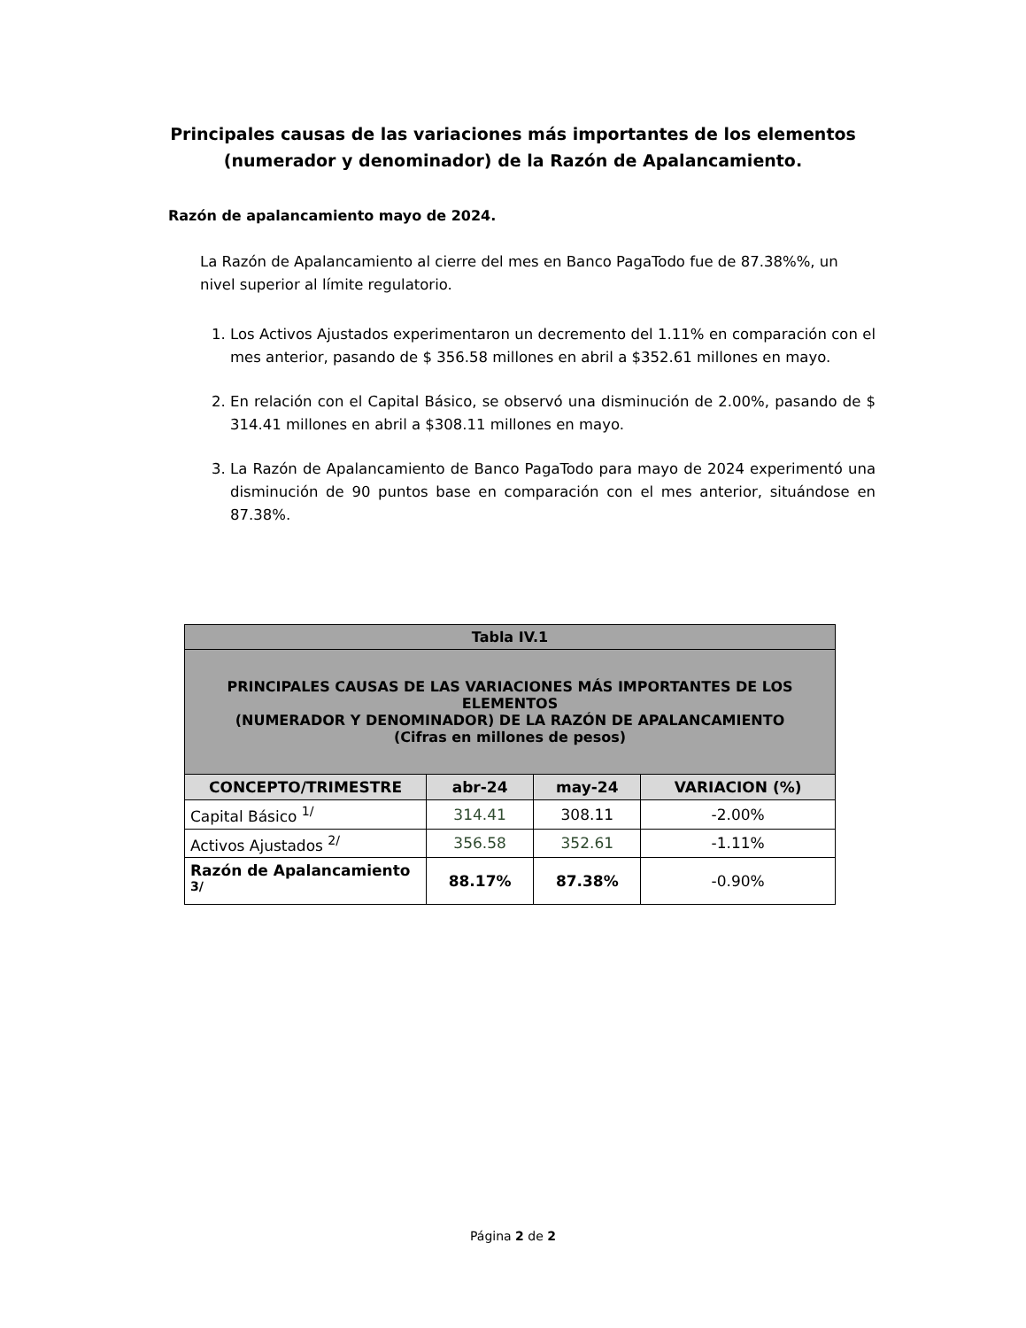Principales causas de las variaciones más importantes de los elementos
(numerador y denominador) de la Razón de Apalancamiento.
Razón de apalancamiento mayo de 2024.
La Razón de Apalancamiento al cierre del mes en Banco PagaTodo fue de 87.38%%, un nivel superior al límite regulatorio.
1. Los Activos Ajustados experimentaron un decremento del 1.11% en comparación con el mes anterior, pasando de $ 356.58 millones en abril a $352.61 millones en mayo.
2. En relación con el Capital Básico, se observó una disminución de 2.00%, pasando de $ 314.41 millones en abril a $308.11 millones en mayo.
3. La Razón de Apalancamiento de Banco PagaTodo para mayo de 2024 experimentó una disminución de 90 puntos base en comparación con el mes anterior, situándose en 87.38%.
| Tabla IV.1 | | | |
| --- | --- | --- | --- |
| PRINCIPALES CAUSAS DE LAS VARIACIONES MÁS IMPORTANTES DE LOS ELEMENTOS (NUMERADOR Y DENOMINADOR) DE LA RAZÓN DE APALANCAMIENTO (Cifras en millones de pesos) | | | |
| CONCEPTO/TRIMESTRE | abr-24 | may-24 | VARIACION (%) |
| Capital Básico <sup>1/</sup> | 314.41 | 308.11 | -2.00% |
| Activos Ajustados <sup>2/</sup> | 356.58 | 352.61 | -1.11% |
| Razón de Apalancamiento <sup>3/</sup> | 88.17% | 87.38% | -0.90% |
Página 2 de 2